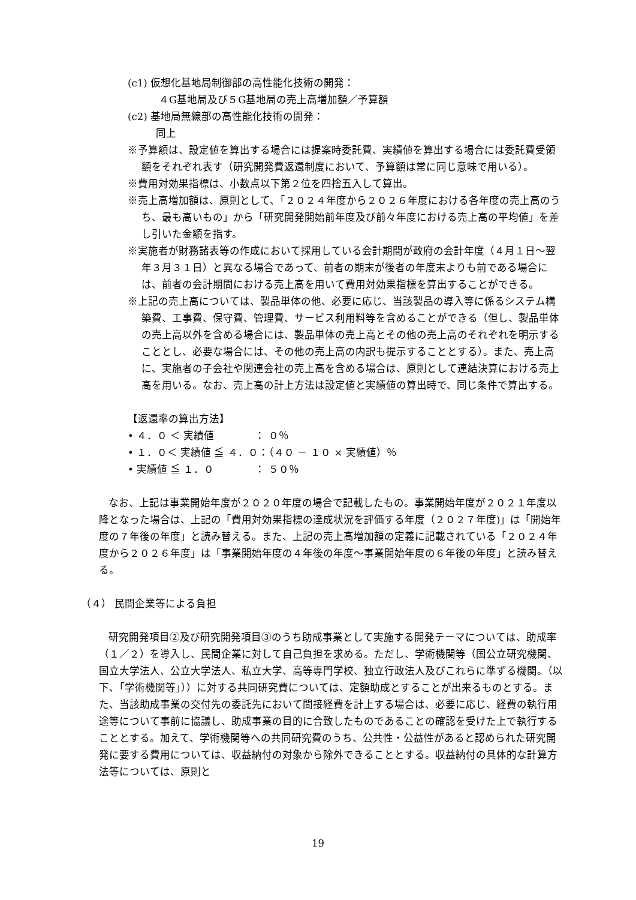(c1) 仮想化基地局制御部の高性能化技術の開発：
４G基地局及び５G基地局の売上高増加額／予算額
(c2) 基地局無線部の高性能化技術の開発：
同上
※予算額は、設定値を算出する場合には提案時委託費、実績値を算出する場合には委託費受領額をそれぞれ表す（研究開発費返還制度において、予算額は常に同じ意味で用いる）。
※費用対効果指標は、小数点以下第２位を四捨五入して算出。
※売上高増加額は、原則として、「２０２４年度から２０２６年度における各年度の売上高のうち、最も高いもの」から「研究開発開始前年度及び前々年度における売上高の平均値」を差し引いた金額を指す。
※実施者が財務諸表等の作成において採用している会計期間が政府の会計年度（４月１日～翌年３月３１日）と異なる場合であって、前者の期末が後者の年度末よりも前である場合には、前者の会計期間における売上高を用いて費用対効果指標を算出することができる。
※上記の売上高については、製品単体の他、必要に応じ、当該製品の導入等に係るシステム構築費、工事費、保守費、管理費、サービス利用料等を含めることができる（但し、製品単体の売上高以外を含める場合には、製品単体の売上高とその他の売上高のそれぞれを明示することとし、必要な場合には、その他の売上高の内訳も提示することとする）。また、売上高に、実施者の子会社や関連会社の売上高を含める場合は、原則として連結決算における売上高を用いる。なお、売上高の計上方法は設定値と実績値の算出時で、同じ条件で算出する。
【返還率の算出方法】
• ４．０ ＜ 実績値　　　　： ０％
• １．０＜ 実績値 ≦ ４．０：（４０ － １０ × 実績値）％
• 実績値 ≦ １．０　　　　： ５０％
なお、上記は事業開始年度が２０２０年度の場合で記載したもの。事業開始年度が２０２１年度以降となった場合は、上記の「費用対効果指標の達成状況を評価する年度（２０２７年度)」は「開始年度の７年後の年度」と読み替える。また、上記の売上高増加額の定義に記載されている「２０２４年度から２０２６年度」は「事業開始年度の４年後の年度～事業開始年度の６年後の年度」と読み替える。
（４） 民間企業等による負担
研究開発項目②及び研究開発項目③のうち助成事業として実施する開発テーマについては、助成率（１／２）を導入し、民間企業に対して自己負担を求める。ただし、学術機関等（国公立研究機関、国立大学法人、公立大学法人、私立大学、高等専門学校、独立行政法人及びこれらに準ずる機関。（以下、「学術機関等」））に対する共同研究費については、定額助成とすることが出来るものとする。また、当該助成事業の交付先の委託先において間接経費を計上する場合は、必要に応じ、経費の執行用途等について事前に協議し、助成事業の目的に合致したものであることの確認を受けた上で執行することとする。加えて、学術機関等への共同研究費のうち、公共性・公益性があると認められた研究開発に要する費用については、収益納付の対象から除外できることとする。収益納付の具体的な計算方法等については、原則と
19